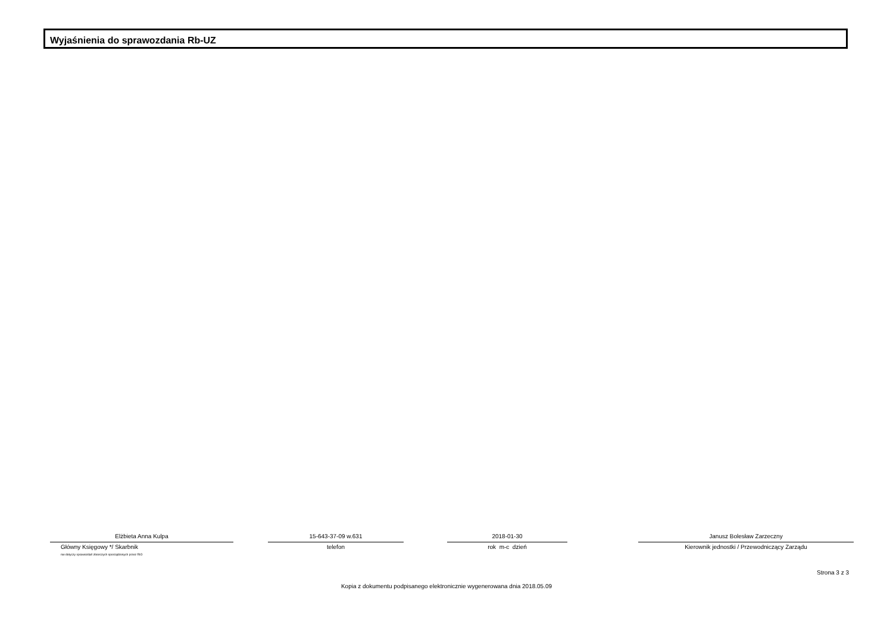Wyjaśnienia do sprawozdania Rb-UZ
Elżbieta Anna Kulpa
Główny Księgowy */ Skarbnik
nie dotyczy sprawozdań zbiorczych sporządzonych przez RIO
15-643-37-09 w.631
telefon
2018-01-30
rok m-c dzień
Janusz Bolesław Zarzeczny
Kierownik jednostki / Przewodniczący Zarządu
Strona 3 z 3
Kopia z dokumentu podpisanego elektronicznie wygenerowana dnia 2018.05.09